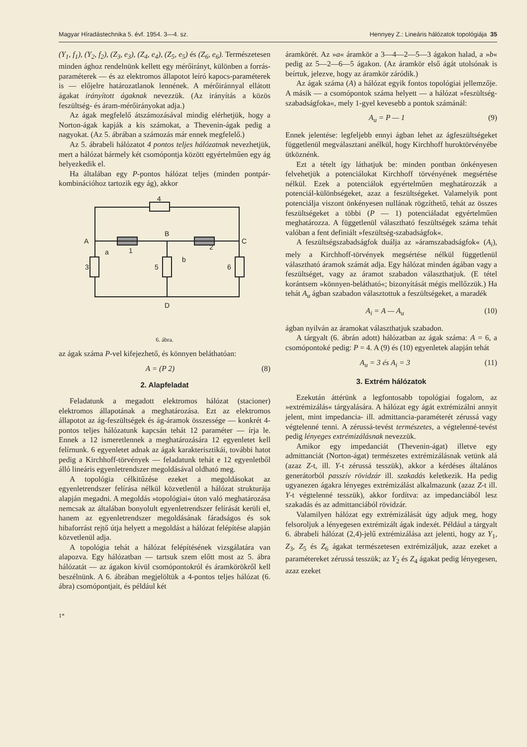Magyar Híradástechnika 5. évf. 1954. 3—4. sz. Hennyey Z.: Lineáris hálózatok topológiája 35
(Y<sub>1</sub>, f<sub>1</sub>), (Y<sub>2</sub>, f<sub>2</sub>), (Z<sub>3</sub>, e<sub>3</sub>), (Z<sub>4</sub>, e<sub>4</sub>), (Z<sub>5</sub>, e<sub>5</sub>) és (Z<sub>6</sub>, e<sub>6</sub>). Természetesen minden ághoz rendelnünk kellett egy mérőirányt, különben a forrás-paraméterek — és az elektromos állapotot leíró kapocs-paraméterek is — előjelre határozatlanok lennének. A mérőiránnyal ellátott ágakat irányított ágaknak nevezzük. (Az irányítás a közös feszültség- és áram-mérőirányokat adja.)
Az ágak megfelelő átszámozásával mindig elérhetjük, hogy a Norton-ágak kapják a kis számokat, a Thevenin-ágak pedig a nagyokat. (Az 5. ábrában a számozás már ennek megfelelő.)
Az 5. ábrabeli hálózatot 4 pontos teljes hálózatnak nevezhetjük, mert a hálózat bármely két csomópontja között egyértelműen egy ág helyezkedik el.
Ha általában egy P-pontos hálózat teljes (minden pontpár-kombinációhoz tartozik egy ág), akkor
4
A
B
C
D
1
2
3
5
6
a
b
6. ábra.
az ágak száma P-vel kifejezhető, és könnyen beláthatóan:
A = (P 2) (8)
2. Alapfeladat
Feladatunk a megadott elektromos hálózat (stacioner) elektromos állapotának a meghatározása. Ezt az elektromos állapotot az ág-feszültségek és ág-áramok összessége — konkrét 4-pontos teljes hálózatunk kapcsán tehát 12 paraméter — írja le. Ennek a 12 ismeretlennek a meghatározására 12 egyenletet kell felírnunk. 6 egyenletet adnak az ágak karakterisztikái, további hatot pedig a Kirchhoff-törvények — feladatunk tehát e 12 egyenletből álló lineáris egyenletrendszer megoldásával oldható meg.
A topológia célkitűzése ezeket a megoldásokat az egyenletrendszer felírása nélkül közvetlenül a hálózat strukturája alapján megadni. A megoldás »topológiai« úton való meghatározása nemcsak az általában bonyolult egyenletrendszer felírását kerüli el, hanem az egyenletrendszer megoldásának fáradságos és sok hibaforrást rejtő útja helyett a megoldást a hálózat felépítése alapján közvetlenül adja.
A topológia tehát a hálózat felépítésének vizsgálatára van alapozva. Egy hálózatban — tartsuk szem előtt most az 5. ábra hálózatát — az ágakon kívül csomópontokról és áramkörökről kell beszélnünk. A 6. ábrában megjelöltük a 4-pontos teljes hálózat (6. ábra) csomópontjait, és például két
1*
áramkörét. Az »a« áramkör a 3—4—2—5—3 ágakon halad, a »b« pedig az 5—2—6—5 ágakon. (Az áramkör első ágát utolsónak is beírtuk, jelezve, hogy az áramkör záródik.)
Az ágak száma (A) a hálózat egyik fontos topológiai jellemzője. A másik — a csomópontok száma helyett — a hálózat »feszültség-szabadságfoka«, mely 1-gyel kevesebb a pontok számánál:
A<sub>u</sub> = P — 1 (9)
Ennek jelentése: legfeljebb ennyi ágban lehet az ágfeszültségeket függetlenül megválasztani anélkül, hogy Kirchhoff huroktörvényébe ütköznénk.
Ezt a tételt így láthatjuk be: minden pontban önkényesen felvehetjük a potenciálokat Kirchhoff törvényének megsértése nélkül. Ezek a potenciálok egyértelműen meghatározzák a potenciál-különbségeket, azaz a feszültségeket. Valamelyik pont potenciálja viszont önkényesen nullának rögzíthető, tehát az összes feszültségeket a többi (P — 1) potenciáladat egyértelműen meghatározza. A függetlenül választható feszültségek száma tehát valóban a fent definiált »feszültség-szabadságfok«.
A feszültségszabadságfok duálja az »áramszabadságfok« (A<sub>i</sub>), mely a Kirchhoff-törvények megsértése nélkül függetlenül választható áramok számát adja. Egy hálózat minden ágában vagy a feszültséget, vagy az áramot szabadon választhatjuk. (E tétel korántsem »könnyen-belátható«; bizonyítását mégis mellőzzük.) Ha tehát A<sub>u</sub> ágban szabadon választottuk a feszültségeket, a maradék
A<sub>i</sub> = A — A<sub>u</sub> (10)
ágban nyilván az áramokat választhatjuk szabadon.
A tárgyalt (6. ábrán adott) hálózatban az ágak száma: A = 6, a csomópontoké pedig: P = 4. A (9) és (10) egyenletek alapján tehát
A<sub>u</sub> = 3 és A<sub>i</sub> = 3 (11)
3. Extrém hálózatok
Ezekután áttérünk a legfontosabb topológiai fogalom, az »extrémizálás« tárgyalására. A hálózat egy ágát extrémizálni annyit jelent, mint impedancia- ill. admittancia-paraméterét zérussá vagy végtelenné tenni. A zérussá-tevést természetes, a végtelenné-tevést pedig lényeges extrémizálásnak nevezzük.
Amikor egy impedanciát (Thevenin-ágat) illetve egy admittanciát (Norton-ágat) természetes extrémizálásnak vetünk alá (azaz Z-t, ill. Y-t zérussá tesszük), akkor a kérdéses általános generátorból passzív rövidzár ill. szakadás keletkezik. Ha pedig ugyanezen ágakra lényeges extrémizálást alkalmazunk (azaz Z-t ill. Y-t végtelenné tesszük), akkor fordítva: az impedanciából lesz szakadás és az admittanciából rövidzár.
Valamilyen hálózat egy extrémizálását úgy adjuk meg, hogy felsoroljuk a lényegesen extrémizált ágak indexét. Például a tárgyalt 6. ábrabeli hálózat (2,4)-jelű extrémizálása azt jelenti, hogy az Y<sub>1</sub>, Z<sub>3</sub>, Z<sub>5</sub> és Z<sub>6</sub> ágakat természetesen extrémizáljuk, azaz ezeket a paramétereket zérussá tesszük; az Y<sub>2</sub> és Z<sub>4</sub> ágakat pedig lényegesen, azaz ezeket